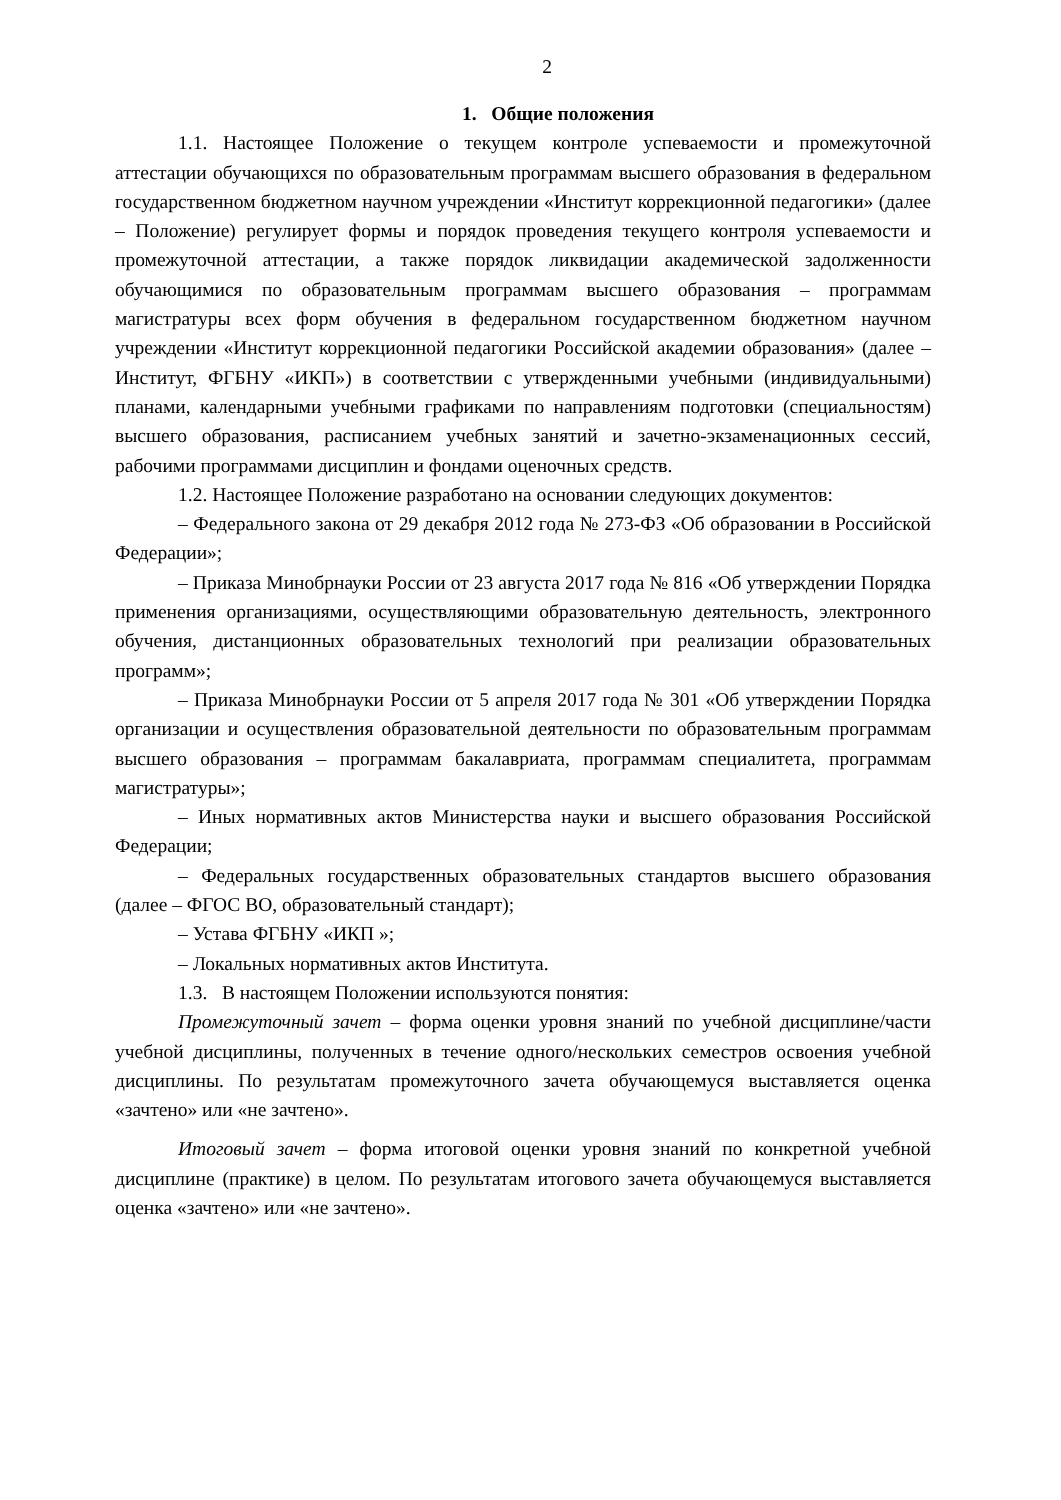2
1. Общие положения
1.1. Настоящее Положение о текущем контроле успеваемости и промежуточной аттестации обучающихся по образовательным программам высшего образования в федеральном государственном бюджетном научном учреждении «Институт коррекционной педагогики» (далее – Положение) регулирует формы и порядок проведения текущего контроля успеваемости и промежуточной аттестации, а также порядок ликвидации академической задолженности обучающимися по образовательным программам высшего образования – программам магистратуры всех форм обучения в федеральном государственном бюджетном научном учреждении «Институт коррекционной педагогики Российской академии образования» (далее – Институт, ФГБНУ «ИКП») в соответствии с утвержденными учебными (индивидуальными) планами, календарными учебными графиками по направлениям подготовки (специальностям) высшего образования, расписанием учебных занятий и зачетно-экзаменационных сессий, рабочими программами дисциплин и фондами оценочных средств.
1.2. Настоящее Положение разработано на основании следующих документов:
– Федерального закона от 29 декабря 2012 года № 273-ФЗ «Об образовании в Российской Федерации»;
– Приказа Минобрнауки России от 23 августа 2017 года № 816 «Об утверждении Порядка применения организациями, осуществляющими образовательную деятельность, электронного обучения, дистанционных образовательных технологий при реализации образовательных программ»;
– Приказа Минобрнауки России от 5 апреля 2017 года № 301 «Об утверждении Порядка организации и осуществления образовательной деятельности по образовательным программам высшего образования – программам бакалавриата, программам специалитета, программам магистратуры»;
– Иных нормативных актов Министерства науки и высшего образования Российской Федерации;
– Федеральных государственных образовательных стандартов высшего образования (далее – ФГОС ВО, образовательный стандарт);
– Устава ФГБНУ «ИКП »;
– Локальных нормативных актов Института.
1.3. В настоящем Положении используются понятия:
Промежуточный зачет – форма оценки уровня знаний по учебной дисциплине/части учебной дисциплины, полученных в течение одного/нескольких семестров освоения учебной дисциплины. По результатам промежуточного зачета обучающемуся выставляется оценка «зачтено» или «не зачтено».
Итоговый зачет – форма итоговой оценки уровня знаний по конкретной учебной дисциплине (практике) в целом. По результатам итогового зачета обучающемуся выставляется оценка «зачтено» или «не зачтено».